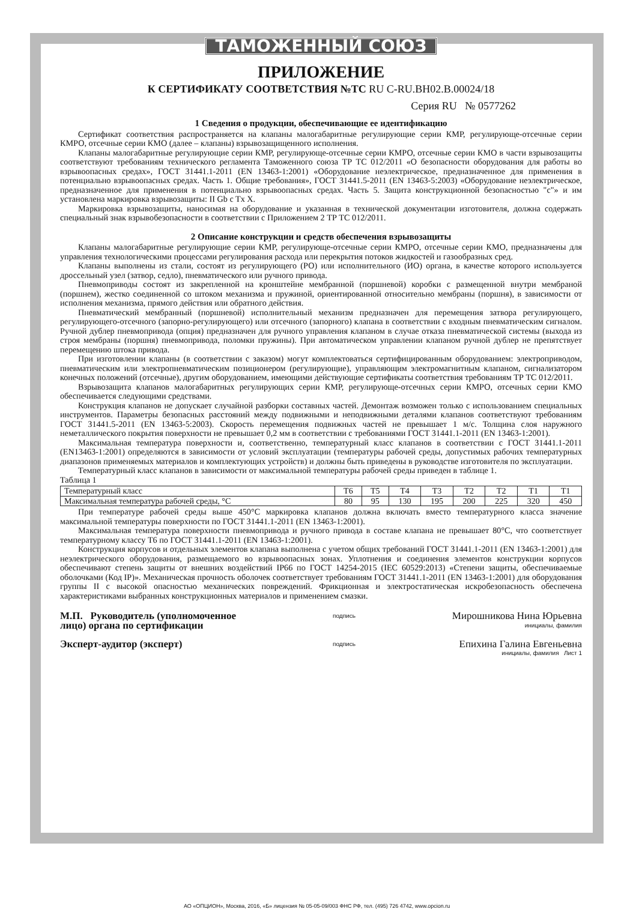ТАМОЖЕННЫЙ СОЮЗ
ПРИЛОЖЕНИЕ
К СЕРТИФИКАТУ СООТВЕТСТВИЯ №ТС RU C-RU.BH02.B.00024/18
Серия RU № 0577262
1 Сведения о продукции, обеспечивающие ее идентификацию
Сертификат соответствия распространяется на клапаны малогабаритные регулирующие серии КМР, регулирующе-отсечные серии КМРО, отсечные серии КМО (далее – клапаны) взрывозащищенного исполнения.
Клапаны малогабаритные регулирующие серии КМР, регулирующе-отсечные серии КМРО, отсечные серии КМО в части взрывозащиты соответствуют требованиям технического регламента Таможенного союза ТР ТС 012/2011 «О безопасности оборудования для работы во взрывоопасных средах», ГОСТ 31441.1-2011 (EN 13463-1:2001) «Оборудование неэлектрическое, предназначенное для применения в потенциально взрывоопасных средах. Часть 1. Общие требования», ГОСТ 31441.5-2011 (EN 13463-5:2003) «Оборудование неэлектрическое, предназначенное для применения в потенциально взрывоопасных средах. Часть 5. Защита конструкционной безопасностью "с"» и им установлена маркировка взрывозащиты: II Gb c Tx X.
Маркировка взрывозащиты, наносимая на оборудование и указанная в технической документации изготовителя, должна содержать специальный знак взрывобезопасности в соответствии с Приложением 2 ТР ТС 012/2011.
2 Описание конструкции и средств обеспечения взрывозащиты
Клапаны малогабаритные регулирующие серии КМР, регулирующе-отсечные серии КМРО, отсечные серии КМО, предназначены для управления технологическими процессами регулирования расхода или перекрытия потоков жидкостей и газообразных сред.
Клапаны выполнены из стали, состоят из регулирующего (РО) или исполнительного (ИО) органа, в качестве которого используется дроссельный узел (затвор, седло), пневматического или ручного привода.
Пневмоприводы состоят из закрепленной на кронштейне мембранной (поршневой) коробки с размещенной внутри мембраной (поршнем), жестко соединенной со штоком механизма и пружиной, ориентированной относительно мембраны (поршня), в зависимости от исполнения механизма, прямого действия или обратного действия.
Пневматический мембранный (поршневой) исполнительный механизм предназначен для перемещения затвора регулирующего, регулирующего-отсечного (запорно-регулирующего) или отсечного (запорного) клапана в соответствии с входным пневматическим сигналом. Ручной дублер пневмопривода (опция) предназначен для ручного управления клапаном в случае отказа пневматической системы (выхода из строя мембраны (поршня) пневмопривода, поломки пружины). При автоматическом управлении клапаном ручной дублер не препятствует перемещению штока привода.
При изготовлении клапаны (в соответствии с заказом) могут комплектоваться сертифицированным оборудованием: электроприводом, пневматическим или электропневматическим позиционером (регулирующие), управляющим электромагнитным клапаном, сигнализатором конечных положений (отсечные), другим оборудованием, имеющими действующие сертификаты соответствия требованиям ТР ТС 012/2011.
Взрывозащита клапанов малогабаритных регулирующих серии КМР, регулирующе-отсечных серии КМРО, отсечных серии КМО обеспечивается следующими средствами.
Конструкция клапанов не допускает случайной разборки составных частей. Демонтаж возможен только с использованием специальных инструментов. Параметры безопасных расстояний между подвижными и неподвижными деталями клапанов соответствуют требованиям ГОСТ 31441.5-2011 (EN 13463-5:2003). Скорость перемещения подвижных частей не превышает 1 м/с. Толщина слоя наружного неметаллического покрытия поверхности не превышает 0,2 мм в соответствии с требованиями ГОСТ 31441.1-2011 (EN 13463-1:2001).
Максимальная температура поверхности и, соответственно, температурный класс клапанов в соответствии с ГОСТ 31441.1-2011 (EN13463-1:2001) определяются в зависимости от условий эксплуатации (температуры рабочей среды, допустимых рабочих температурных диапазонов применяемых материалов и комплектующих устройств) и должны быть приведены в руководстве изготовителя по эксплуатации.
Температурный класс клапанов в зависимости от максимальной температуры рабочей среды приведен в таблице 1.
Таблица 1
| Температурный класс | Т6 | Т5 | Т4 | Т3 | Т2 | Т2 | Т1 | Т1 |
| Максимальная температура рабочей среды, °С | 80 | 95 | 130 | 195 | 200 | 225 | 320 | 450 |
При температуре рабочей среды выше 450°С маркировка клапанов должна включать вместо температурного класса значение максимальной температуры поверхности по ГОСТ 31441.1-2011 (EN 13463-1:2001).
Максимальная температура поверхности пневмопривода и ручного привода в составе клапана не превышает 80°С, что соответствует температурному классу Т6 по ГОСТ 31441.1-2011 (EN 13463-1:2001).
Конструкция корпусов и отдельных элементов клапана выполнена с учетом общих требований ГОСТ 31441.1-2011 (EN 13463-1:2001) для неэлектрического оборудования, размещаемого во взрывоопасных зонах. Уплотнения и соединения элементов конструкции корпусов обеспечивают степень защиты от внешних воздействий IP66 по ГОСТ 14254-2015 (IEC 60529:2013) «Степени защиты, обеспечиваемые оболочками (Код IP)». Механическая прочность оболочек соответствует требованиям ГОСТ 31441.1-2011 (EN 13463-1:2001) для оборудования группы II с высокой опасностью механических повреждений. Фрикционная и электростатическая искробезопасность обеспечена характеристиками выбранных конструкционных материалов и применением смазки.
М.П. Руководитель (уполномоченное
лицо) органа по сертификации
Эксперт-аудитор (эксперт)
подпись
подпись
Мирошникова Нина Юрьевна
инициалы, фамилия
Епихина Галина Евгеньевна
инициалы, фамилия Лист 1
АО «ОПЦИОН», Москва, 2016, «Б» лицензия № 05-05-09/003 ФНС РФ, тел. (495) 726 4742, www.opcion.ru